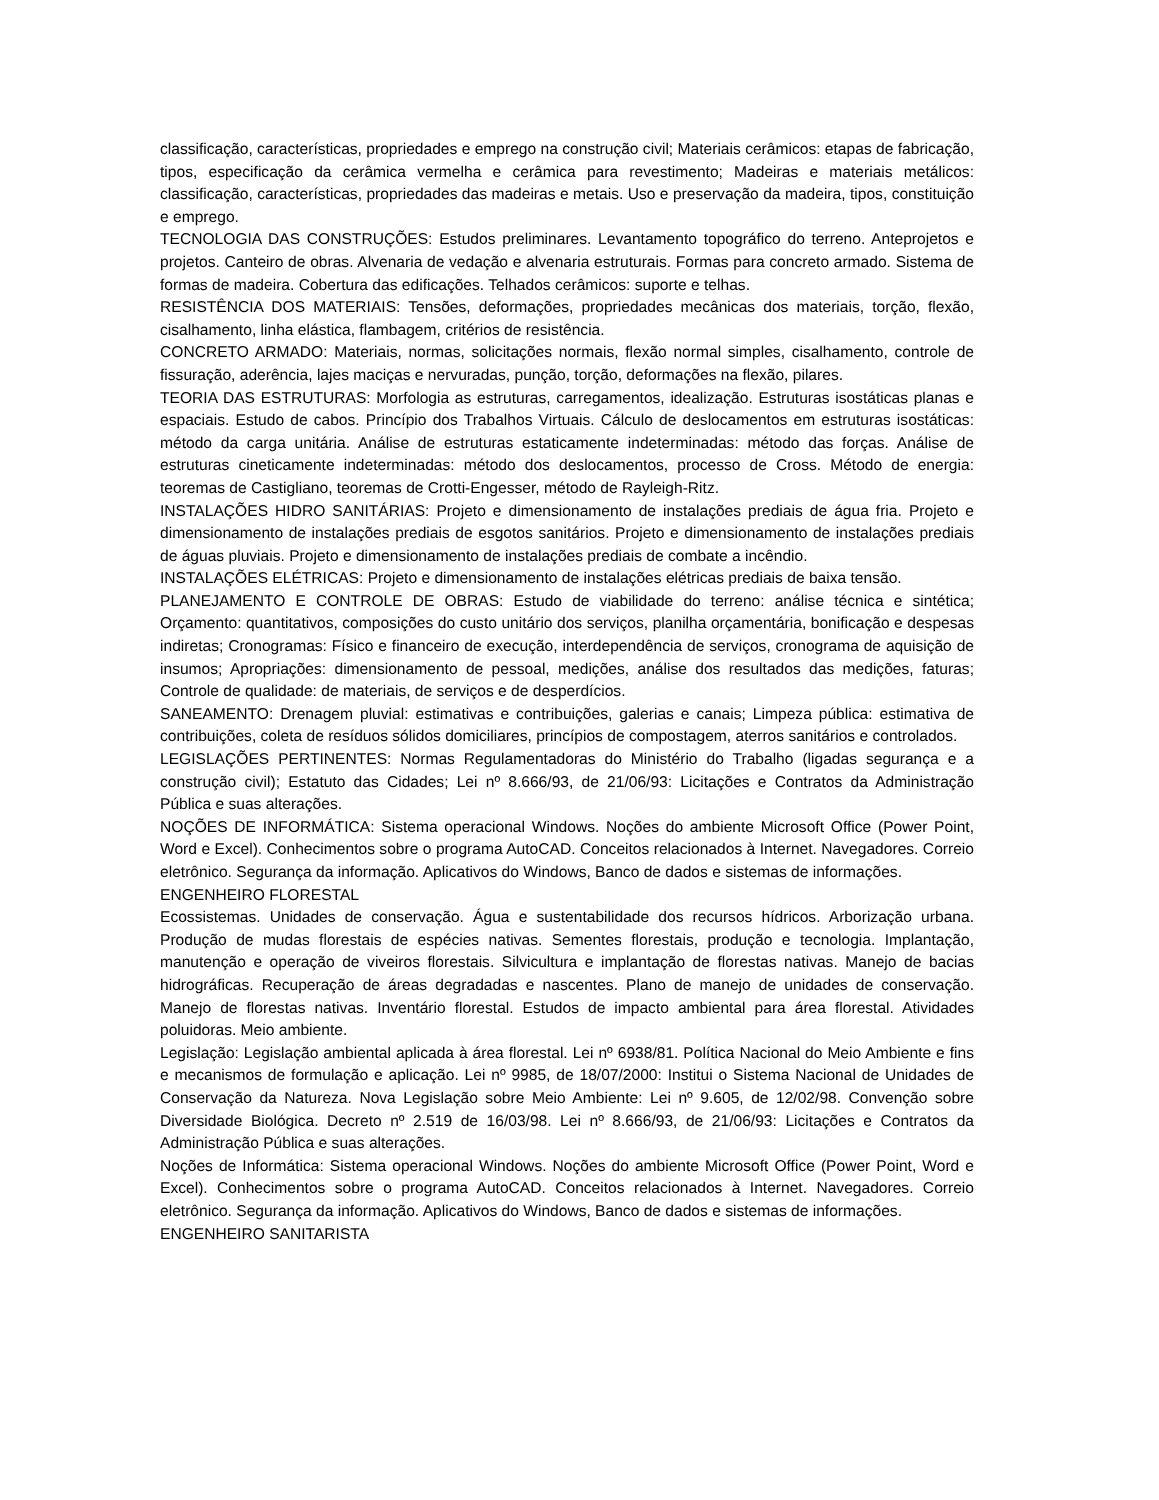classificação, características, propriedades e emprego na construção civil; Materiais cerâmicos: etapas de fabricação, tipos, especificação da cerâmica vermelha e cerâmica para revestimento; Madeiras e materiais metálicos: classificação, características, propriedades das madeiras e metais. Uso e preservação da madeira, tipos, constituição e emprego.
TECNOLOGIA DAS CONSTRUÇÕES: Estudos preliminares. Levantamento topográfico do terreno. Anteprojetos e projetos. Canteiro de obras. Alvenaria de vedação e alvenaria estruturais. Formas para concreto armado. Sistema de formas de madeira. Cobertura das edificações. Telhados cerâmicos: suporte e telhas.
RESISTÊNCIA DOS MATERIAIS: Tensões, deformações, propriedades mecânicas dos materiais, torção, flexão, cisalhamento, linha elástica, flambagem, critérios de resistência.
CONCRETO ARMADO: Materiais, normas, solicitações normais, flexão normal simples, cisalhamento, controle de fissuração, aderência, lajes maciças e nervuradas, punção, torção, deformações na flexão, pilares.
TEORIA DAS ESTRUTURAS: Morfologia as estruturas, carregamentos, idealização. Estruturas isostáticas planas e espaciais. Estudo de cabos. Princípio dos Trabalhos Virtuais. Cálculo de deslocamentos em estruturas isostáticas: método da carga unitária. Análise de estruturas estaticamente indeterminadas: método das forças. Análise de estruturas cineticamente indeterminadas: método dos deslocamentos, processo de Cross. Método de energia: teoremas de Castigliano, teoremas de Crotti-Engesser, método de Rayleigh-Ritz.
INSTALAÇÕES HIDRO SANITÁRIAS: Projeto e dimensionamento de instalações prediais de água fria. Projeto e dimensionamento de instalações prediais de esgotos sanitários. Projeto e dimensionamento de instalações prediais de águas pluviais. Projeto e dimensionamento de instalações prediais de combate a incêndio.
INSTALAÇÕES ELÉTRICAS: Projeto e dimensionamento de instalações elétricas prediais de baixa tensão.
PLANEJAMENTO E CONTROLE DE OBRAS: Estudo de viabilidade do terreno: análise técnica e sintética; Orçamento: quantitativos, composições do custo unitário dos serviços, planilha orçamentária, bonificação e despesas indiretas; Cronogramas: Físico e financeiro de execução, interdependência de serviços, cronograma de aquisição de insumos; Apropriações: dimensionamento de pessoal, medições, análise dos resultados das medições, faturas; Controle de qualidade: de materiais, de serviços e de desperdícios.
SANEAMENTO: Drenagem pluvial: estimativas e contribuições, galerias e canais; Limpeza pública: estimativa de contribuições, coleta de resíduos sólidos domiciliares, princípios de compostagem, aterros sanitários e controlados.
LEGISLAÇÕES PERTINENTES: Normas Regulamentadoras do Ministério do Trabalho (ligadas segurança e a construção civil); Estatuto das Cidades; Lei nº 8.666/93, de 21/06/93: Licitações e Contratos da Administração Pública e suas alterações.
NOÇÕES DE INFORMÁTICA: Sistema operacional Windows. Noções do ambiente Microsoft Office (Power Point, Word e Excel). Conhecimentos sobre o programa AutoCAD. Conceitos relacionados à Internet. Navegadores. Correio eletrônico. Segurança da informação. Aplicativos do Windows, Banco de dados e sistemas de informações.
ENGENHEIRO FLORESTAL
Ecossistemas. Unidades de conservação. Água e sustentabilidade dos recursos hídricos. Arborização urbana. Produção de mudas florestais de espécies nativas. Sementes florestais, produção e tecnologia. Implantação, manutenção e operação de viveiros florestais. Silvicultura e implantação de florestas nativas. Manejo de bacias hidrográficas. Recuperação de áreas degradadas e nascentes. Plano de manejo de unidades de conservação. Manejo de florestas nativas. Inventário florestal. Estudos de impacto ambiental para área florestal. Atividades poluidoras. Meio ambiente.
Legislação: Legislação ambiental aplicada à área florestal. Lei nº 6938/81. Política Nacional do Meio Ambiente e fins e mecanismos de formulação e aplicação. Lei nº 9985, de 18/07/2000: Institui o Sistema Nacional de Unidades de Conservação da Natureza. Nova Legislação sobre Meio Ambiente: Lei nº 9.605, de 12/02/98. Convenção sobre Diversidade Biológica. Decreto nº 2.519 de 16/03/98. Lei nº 8.666/93, de 21/06/93: Licitações e Contratos da Administração Pública e suas alterações.
Noções de Informática: Sistema operacional Windows. Noções do ambiente Microsoft Office (Power Point, Word e Excel). Conhecimentos sobre o programa AutoCAD. Conceitos relacionados à Internet. Navegadores. Correio eletrônico. Segurança da informação. Aplicativos do Windows, Banco de dados e sistemas de informações.
ENGENHEIRO SANITARISTA